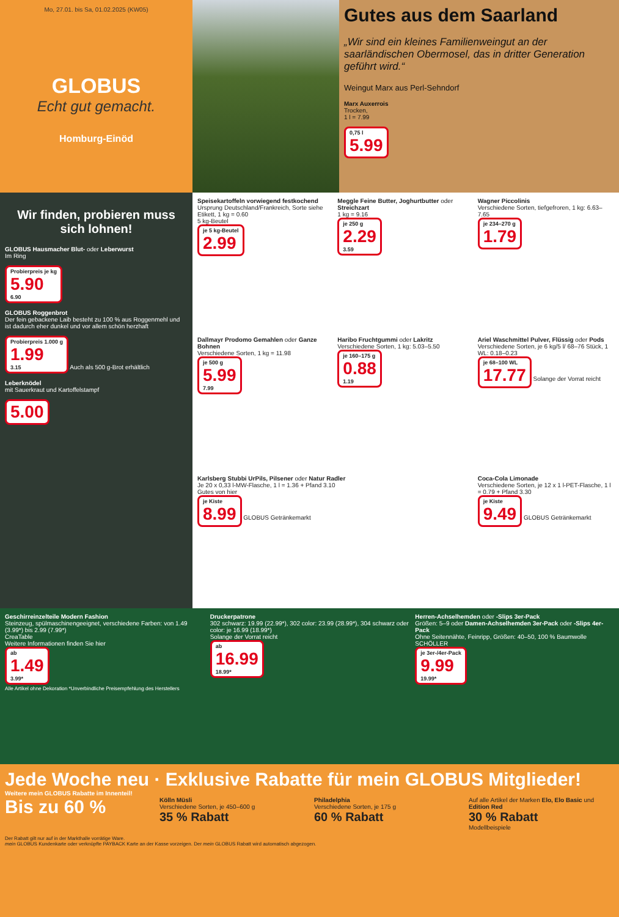Mo, 27.01. bis Sa, 01.02.2025 (KW05)
GLOBUS
Echt gut gemacht.
Homburg-Einöd
Gutes aus dem Saarland
„Wir sind ein kleines Familienweingut an der saarländischen Obermosel, das in dritter Generation geführt wird.“
Weingut Marx aus Perl-Sehndorf
Marx Auxerrois
Trocken,
1 l = 7.99
0,75 l 5.99
Wir finden, probieren muss sich lohnen!
GLOBUS Hausmacher Blut- oder Leberwurst
Im Ring
Probierpreis je kg 5.90 6.90
GLOBUS Roggenbrot
Der fein gebackene Laib besteht zu 100 % aus Roggenmehl und ist dadurch eher dunkel und vor allem schön herzhaft
Probierpreis 1.000 g 1.99 3.15 Auch als 500 g-Brot erhältlich
Leberknödel
mit Sauerkraut und Kartoffelstampf
5.00
Speisekartoffeln vorwiegend festkochend
Ursprung Deutschland/Frankreich, Sorte siehe Etikett, 1 kg = 0.60
5 kg-Beutel
je 5 kg-Beutel 2.99
Meggle Feine Butter, Joghurtbutter oder Streichzart
1 kg = 9.16
je 250 g 2.29 3.59
Wagner Piccolinis
Verschiedene Sorten, tiefgefroren, 1 kg: 6.63–7.65
je 234–270 g 1.79
Dallmayr Prodomo Gemahlen oder Ganze Bohnen
Verschiedene Sorten, 1 kg = 11.98
je 500 g 5.99 7.99
Haribo Fruchtgummi oder Lakritz
Verschiedene Sorten, 1 kg: 5.03–5.50
je 160–175 g 0.88 1.19
Ariel Waschmittel Pulver, Flüssig oder Pods
Verschiedene Sorten, je 6 kg/5 l/ 68–76 Stück, 1 WL: 0.18–0.23
je 68–100 WL 17.77 Solange der Vorrat reicht
Karlsberg Stubbi UrPils, Pilsener oder Natur Radler
Je 20 x 0,33 l-MW-Flasche, 1 l = 1.36 + Pfand 3.10
Gutes von hier
je Kiste 8.99 GLOBUS Getränkemarkt
Coca-Cola Limonade
Verschiedene Sorten, je 12 x 1 l-PET-Flasche, 1 l = 0.79 + Pfand 3.30
je Kiste 9.49 GLOBUS Getränkemarkt
Geschirreinzelteile Modern Fashion
Steinzeug, spülmaschinengeeignet, verschiedene Farben: von 1.49 (3.99*) bis 2.99 (7.99*)
CreaTable
Weitere Informationen finden Sie hier
ab 1.49 3.99*
Alle Artikel ohne Dekoration *Unverbindliche Preisempfehlung des Herstellers
Druckerpatrone
302 schwarz: 19.99 (22.99*), 302 color: 23.99 (28.99*), 304 schwarz oder color: je 16.99 (18.99*)
Solange der Vorrat reicht
ab 16.99 18.99*
Herren-Achselhemden oder -Slips 3er-Pack
Größen: 5–9 oder Damen-Achselhemden 3er-Pack oder -Slips 4er-Pack
Ohne Seitennähte, Feinripp, Größen: 40–50, 100 % Baumwolle
SCHÖLLER
je 3er-/4er-Pack 9.99 19.99*
Jede Woche neu · Exklusive Rabatte für mein GLOBUS Mitglieder!
Weitere mein GLOBUS Rabatte im Innenteil!
Bis zu 60 %
Kölln Müsli
Verschiedene Sorten, je 450–600 g
35 % Rabatt
Philadelphia
Verschiedene Sorten, je 175 g
60 % Rabatt
Auf alle Artikel der Marken Elo, Elo Basic und Edition Red
30 % Rabatt
Modellbeispiele
Der Rabatt gilt nur auf in der Markthalle vorrätige Ware.
mein GLOBUS Kundenkarte oder verknüpfte PAYBACK Karte an der Kasse vorzeigen. Der mein GLOBUS Rabatt wird automatisch abgezogen.